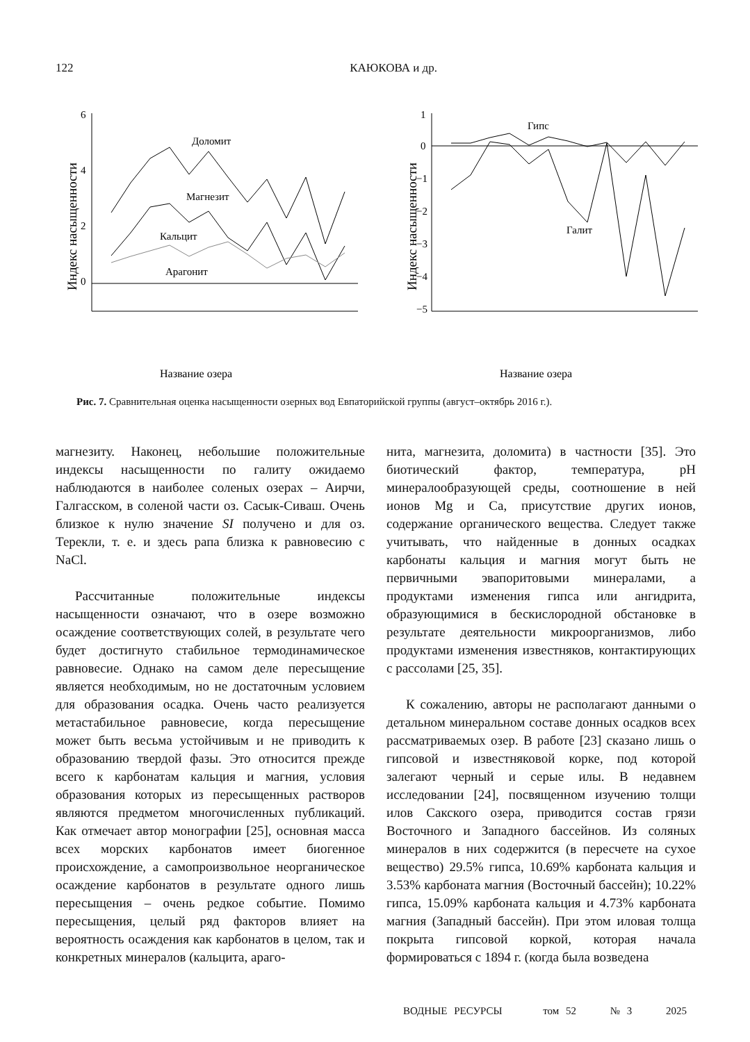122 КАЮКОВА и др.
Индекс насыщенности
6
4
2
0
Доломит
Магнезит
Кальцит
Арагонит
Название озера
Индекс насыщенности
1
0
−1
−2
−3
−4
−5
Гипс
Галит
Название озера
Рис. 7. Сравнительная оценка насыщенности озерных вод Евпаторийской группы (август–октябрь 2016 г.).
магнезиту. Наконец, небольшие положительные индексы насыщенности по галиту ожидаемо наблюдаются в наиболее соленых озерах – Аирчи, Галгасском, в соленой части оз. Сасык-Сиваш. Очень близкое к нулю значение SI получено и для оз. Терекли, т. е. и здесь рапа близка к равновесию с NaCl.
Рассчитанные положительные индексы насыщенности означают, что в озере возможно осаждение соответствующих солей, в результате чего будет достигнуто стабильное термодинамическое равновесие. Однако на самом деле пересыщение является необходимым, но не достаточным условием для образования осадка. Очень часто реализуется метастабильное равновесие, когда пересыщение может быть весьма устойчивым и не приводить к образованию твердой фазы. Это относится прежде всего к карбонатам кальция и магния, условия образования которых из пересыщенных растворов являются предметом многочисленных публикаций. Как отмечает автор монографии [25], основная масса всех морских карбонатов имеет биогенное происхождение, а самопроизвольное неорганическое осаждение карбонатов в результате одного лишь пересыщения – очень редкое событие. Помимо пересыщения, целый ряд факторов влияет на вероятность осаждения как карбонатов в целом, так и конкретных минералов (кальцита, араго-
нита, магнезита, доломита) в частности [35]. Это биотический фактор, температура, pH минералообразующей среды, соотношение в ней ионов Mg и Ca, присутствие других ионов, содержание органического вещества. Следует также учитывать, что найденные в донных осадках карбонаты кальция и магния могут быть не первичными эвапоритовыми минералами, а продуктами изменения гипса или ангидрита, образующимися в бескислородной обстановке в результате деятельности микроорганизмов, либо продуктами изменения известняков, контактирующих с рассолами [25, 35].
К сожалению, авторы не располагают данными о детальном минеральном составе донных осадков всех рассматриваемых озер. В работе [23] сказано лишь о гипсовой и известняковой корке, под которой залегают черный и серые илы. В недавнем исследовании [24], посвященном изучению толщи илов Сакского озера, приводится состав грязи Восточного и Западного бассейнов. Из соляных минералов в них содержится (в пересчете на сухое вещество) 29.5% гипса, 10.69% карбоната кальция и 3.53% карбоната магния (Восточный бассейн); 10.22% гипса, 15.09% карбоната кальция и 4.73% карбоната магния (Западный бассейн). При этом иловая толща покрыта гипсовой коркой, которая начала формироваться с 1894 г. (когда была возведена
ВОДНЫЕ РЕСУРСЫ том 52 № 3 2025